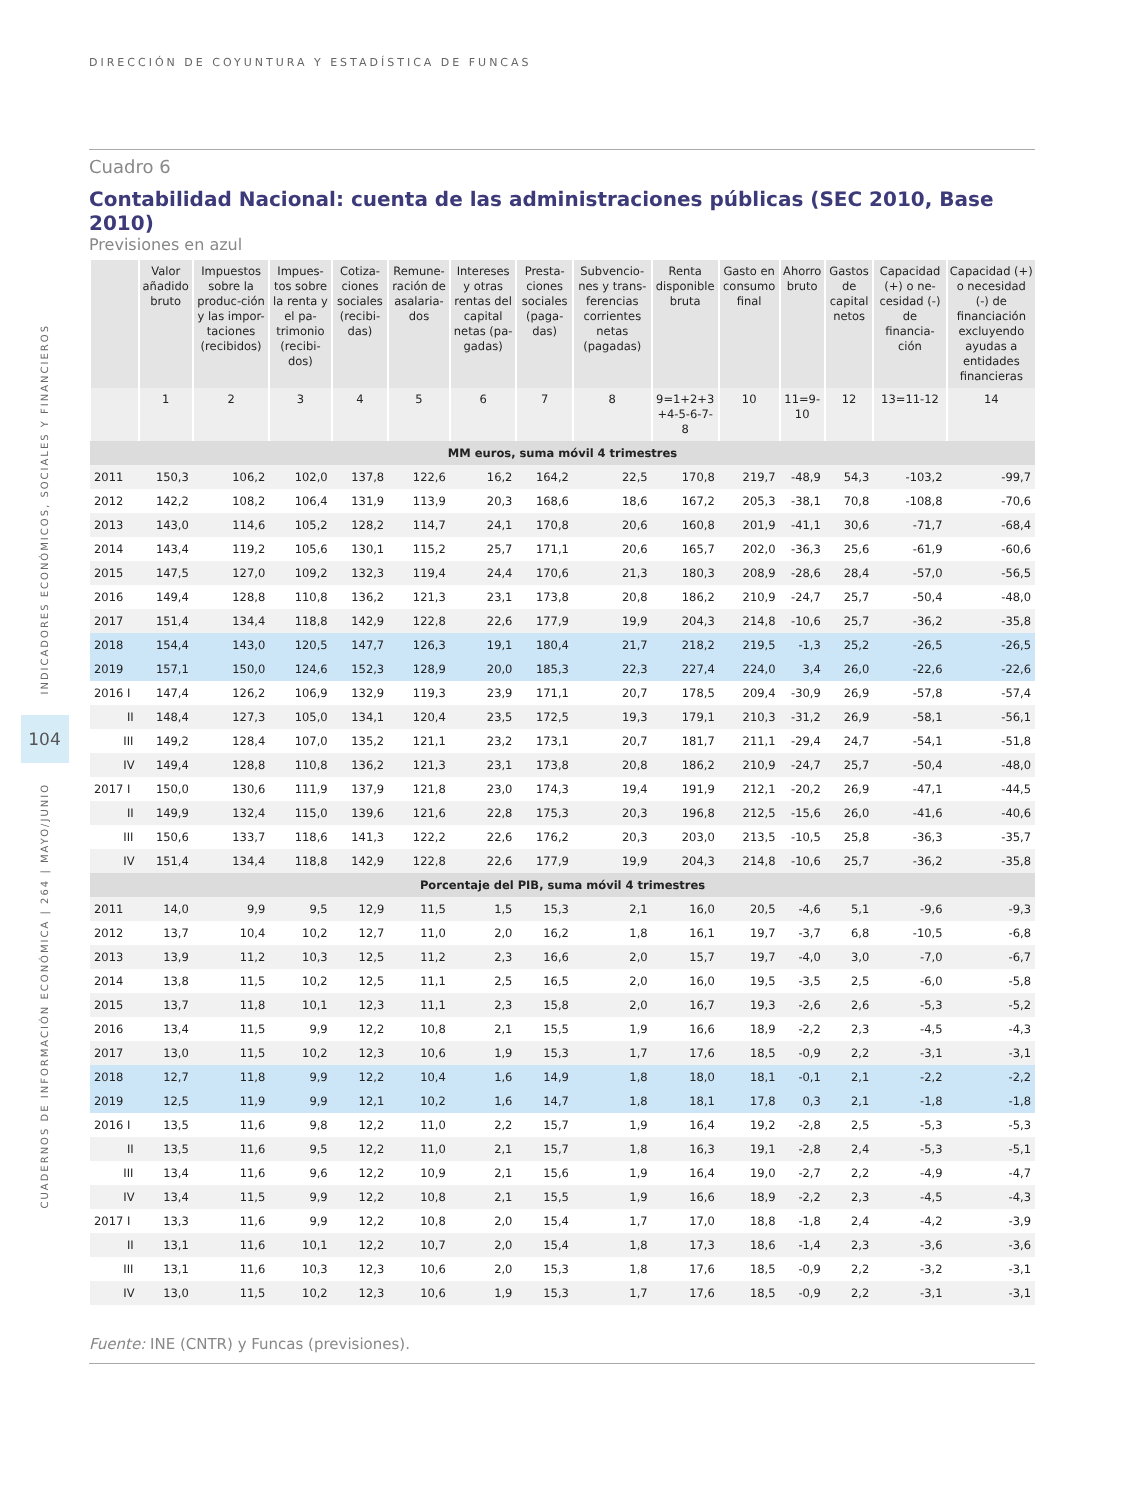DIRECCIÓN DE COYUNTURA Y ESTADÍSTICA DE FUNCAS
INDICADORES ECONÓMICOS, SOCIALES Y FINANCIEROS
104
CUADERNOS DE INFORMACIÓN ECONÓMICA | 264 | MAYO/JUNIO
Cuadro 6
Contabilidad Nacional: cuenta de las administraciones públicas (SEC 2010, Base 2010)
Previsiones en azul
| | Valor añadido bruto | Impuestos sobre la produc-ción y las impor-taciones (recibidos) | Impues-tos sobre la renta y el pa-trimonio (recibi-dos) | Cotiza-ciones sociales (recibi-das) | Remune-ración de asalaria-dos | Intereses y otras rentas del capital netas (pa-gadas) | Presta-ciones sociales (paga-das) | Subvencio-nes y trans-ferencias corrientes netas (pagadas) | Renta disponible bruta | Gasto en consumo final | Ahorro bruto | Gastos de capital netos | Capacidad (+) o ne-cesidad (-) de financia-ción | Capacidad (+) o necesidad (-) de financiación excluyendo ayudas a entidades financieras |
| --- | --- | --- | --- | --- | --- | --- | --- | --- | --- | --- | --- | --- | --- | --- |
| | 1 | 2 | 3 | 4 | 5 | 6 | 7 | 8 | 9=1+2+3 +4-5-6-7-8 | 10 | 11=9-10 | 12 | 13=11-12 | 14 |
| MM euros, suma móvil 4 trimestres | | | | | | | | | | | | | | |
| 2011 | 150,3 | 106,2 | 102,0 | 137,8 | 122,6 | 16,2 | 164,2 | 22,5 | 170,8 | 219,7 | -48,9 | 54,3 | -103,2 | -99,7 |
| 2012 | 142,2 | 108,2 | 106,4 | 131,9 | 113,9 | 20,3 | 168,6 | 18,6 | 167,2 | 205,3 | -38,1 | 70,8 | -108,8 | -70,6 |
| 2013 | 143,0 | 114,6 | 105,2 | 128,2 | 114,7 | 24,1 | 170,8 | 20,6 | 160,8 | 201,9 | -41,1 | 30,6 | -71,7 | -68,4 |
| 2014 | 143,4 | 119,2 | 105,6 | 130,1 | 115,2 | 25,7 | 171,1 | 20,6 | 165,7 | 202,0 | -36,3 | 25,6 | -61,9 | -60,6 |
| 2015 | 147,5 | 127,0 | 109,2 | 132,3 | 119,4 | 24,4 | 170,6 | 21,3 | 180,3 | 208,9 | -28,6 | 28,4 | -57,0 | -56,5 |
| 2016 | 149,4 | 128,8 | 110,8 | 136,2 | 121,3 | 23,1 | 173,8 | 20,8 | 186,2 | 210,9 | -24,7 | 25,7 | -50,4 | -48,0 |
| 2017 | 151,4 | 134,4 | 118,8 | 142,9 | 122,8 | 22,6 | 177,9 | 19,9 | 204,3 | 214,8 | -10,6 | 25,7 | -36,2 | -35,8 |
| 2018 | 154,4 | 143,0 | 120,5 | 147,7 | 126,3 | 19,1 | 180,4 | 21,7 | 218,2 | 219,5 | -1,3 | 25,2 | -26,5 | -26,5 |
| 2019 | 157,1 | 150,0 | 124,6 | 152,3 | 128,9 | 20,0 | 185,3 | 22,3 | 227,4 | 224,0 | 3,4 | 26,0 | -22,6 | -22,6 |
| 2016 I | 147,4 | 126,2 | 106,9 | 132,9 | 119,3 | 23,9 | 171,1 | 20,7 | 178,5 | 209,4 | -30,9 | 26,9 | -57,8 | -57,4 |
| II | 148,4 | 127,3 | 105,0 | 134,1 | 120,4 | 23,5 | 172,5 | 19,3 | 179,1 | 210,3 | -31,2 | 26,9 | -58,1 | -56,1 |
| III | 149,2 | 128,4 | 107,0 | 135,2 | 121,1 | 23,2 | 173,1 | 20,7 | 181,7 | 211,1 | -29,4 | 24,7 | -54,1 | -51,8 |
| IV | 149,4 | 128,8 | 110,8 | 136,2 | 121,3 | 23,1 | 173,8 | 20,8 | 186,2 | 210,9 | -24,7 | 25,7 | -50,4 | -48,0 |
| 2017 I | 150,0 | 130,6 | 111,9 | 137,9 | 121,8 | 23,0 | 174,3 | 19,4 | 191,9 | 212,1 | -20,2 | 26,9 | -47,1 | -44,5 |
| II | 149,9 | 132,4 | 115,0 | 139,6 | 121,6 | 22,8 | 175,3 | 20,3 | 196,8 | 212,5 | -15,6 | 26,0 | -41,6 | -40,6 |
| III | 150,6 | 133,7 | 118,6 | 141,3 | 122,2 | 22,6 | 176,2 | 20,3 | 203,0 | 213,5 | -10,5 | 25,8 | -36,3 | -35,7 |
| IV | 151,4 | 134,4 | 118,8 | 142,9 | 122,8 | 22,6 | 177,9 | 19,9 | 204,3 | 214,8 | -10,6 | 25,7 | -36,2 | -35,8 |
| Porcentaje del PIB, suma móvil 4 trimestres | | | | | | | | | | | | | | |
| 2011 | 14,0 | 9,9 | 9,5 | 12,9 | 11,5 | 1,5 | 15,3 | 2,1 | 16,0 | 20,5 | -4,6 | 5,1 | -9,6 | -9,3 |
| 2012 | 13,7 | 10,4 | 10,2 | 12,7 | 11,0 | 2,0 | 16,2 | 1,8 | 16,1 | 19,7 | -3,7 | 6,8 | -10,5 | -6,8 |
| 2013 | 13,9 | 11,2 | 10,3 | 12,5 | 11,2 | 2,3 | 16,6 | 2,0 | 15,7 | 19,7 | -4,0 | 3,0 | -7,0 | -6,7 |
| 2014 | 13,8 | 11,5 | 10,2 | 12,5 | 11,1 | 2,5 | 16,5 | 2,0 | 16,0 | 19,5 | -3,5 | 2,5 | -6,0 | -5,8 |
| 2015 | 13,7 | 11,8 | 10,1 | 12,3 | 11,1 | 2,3 | 15,8 | 2,0 | 16,7 | 19,3 | -2,6 | 2,6 | -5,3 | -5,2 |
| 2016 | 13,4 | 11,5 | 9,9 | 12,2 | 10,8 | 2,1 | 15,5 | 1,9 | 16,6 | 18,9 | -2,2 | 2,3 | -4,5 | -4,3 |
| 2017 | 13,0 | 11,5 | 10,2 | 12,3 | 10,6 | 1,9 | 15,3 | 1,7 | 17,6 | 18,5 | -0,9 | 2,2 | -3,1 | -3,1 |
| 2018 | 12,7 | 11,8 | 9,9 | 12,2 | 10,4 | 1,6 | 14,9 | 1,8 | 18,0 | 18,1 | -0,1 | 2,1 | -2,2 | -2,2 |
| 2019 | 12,5 | 11,9 | 9,9 | 12,1 | 10,2 | 1,6 | 14,7 | 1,8 | 18,1 | 17,8 | 0,3 | 2,1 | -1,8 | -1,8 |
| 2016 I | 13,5 | 11,6 | 9,8 | 12,2 | 11,0 | 2,2 | 15,7 | 1,9 | 16,4 | 19,2 | -2,8 | 2,5 | -5,3 | -5,3 |
| II | 13,5 | 11,6 | 9,5 | 12,2 | 11,0 | 2,1 | 15,7 | 1,8 | 16,3 | 19,1 | -2,8 | 2,4 | -5,3 | -5,1 |
| III | 13,4 | 11,6 | 9,6 | 12,2 | 10,9 | 2,1 | 15,6 | 1,9 | 16,4 | 19,0 | -2,7 | 2,2 | -4,9 | -4,7 |
| IV | 13,4 | 11,5 | 9,9 | 12,2 | 10,8 | 2,1 | 15,5 | 1,9 | 16,6 | 18,9 | -2,2 | 2,3 | -4,5 | -4,3 |
| 2017 I | 13,3 | 11,6 | 9,9 | 12,2 | 10,8 | 2,0 | 15,4 | 1,7 | 17,0 | 18,8 | -1,8 | 2,4 | -4,2 | -3,9 |
| II | 13,1 | 11,6 | 10,1 | 12,2 | 10,7 | 2,0 | 15,4 | 1,8 | 17,3 | 18,6 | -1,4 | 2,3 | -3,6 | -3,6 |
| III | 13,1 | 11,6 | 10,3 | 12,3 | 10,6 | 2,0 | 15,3 | 1,8 | 17,6 | 18,5 | -0,9 | 2,2 | -3,2 | -3,1 |
| IV | 13,0 | 11,5 | 10,2 | 12,3 | 10,6 | 1,9 | 15,3 | 1,7 | 17,6 | 18,5 | -0,9 | 2,2 | -3,1 | -3,1 |
Fuente: INE (CNTR) y Funcas (previsiones).